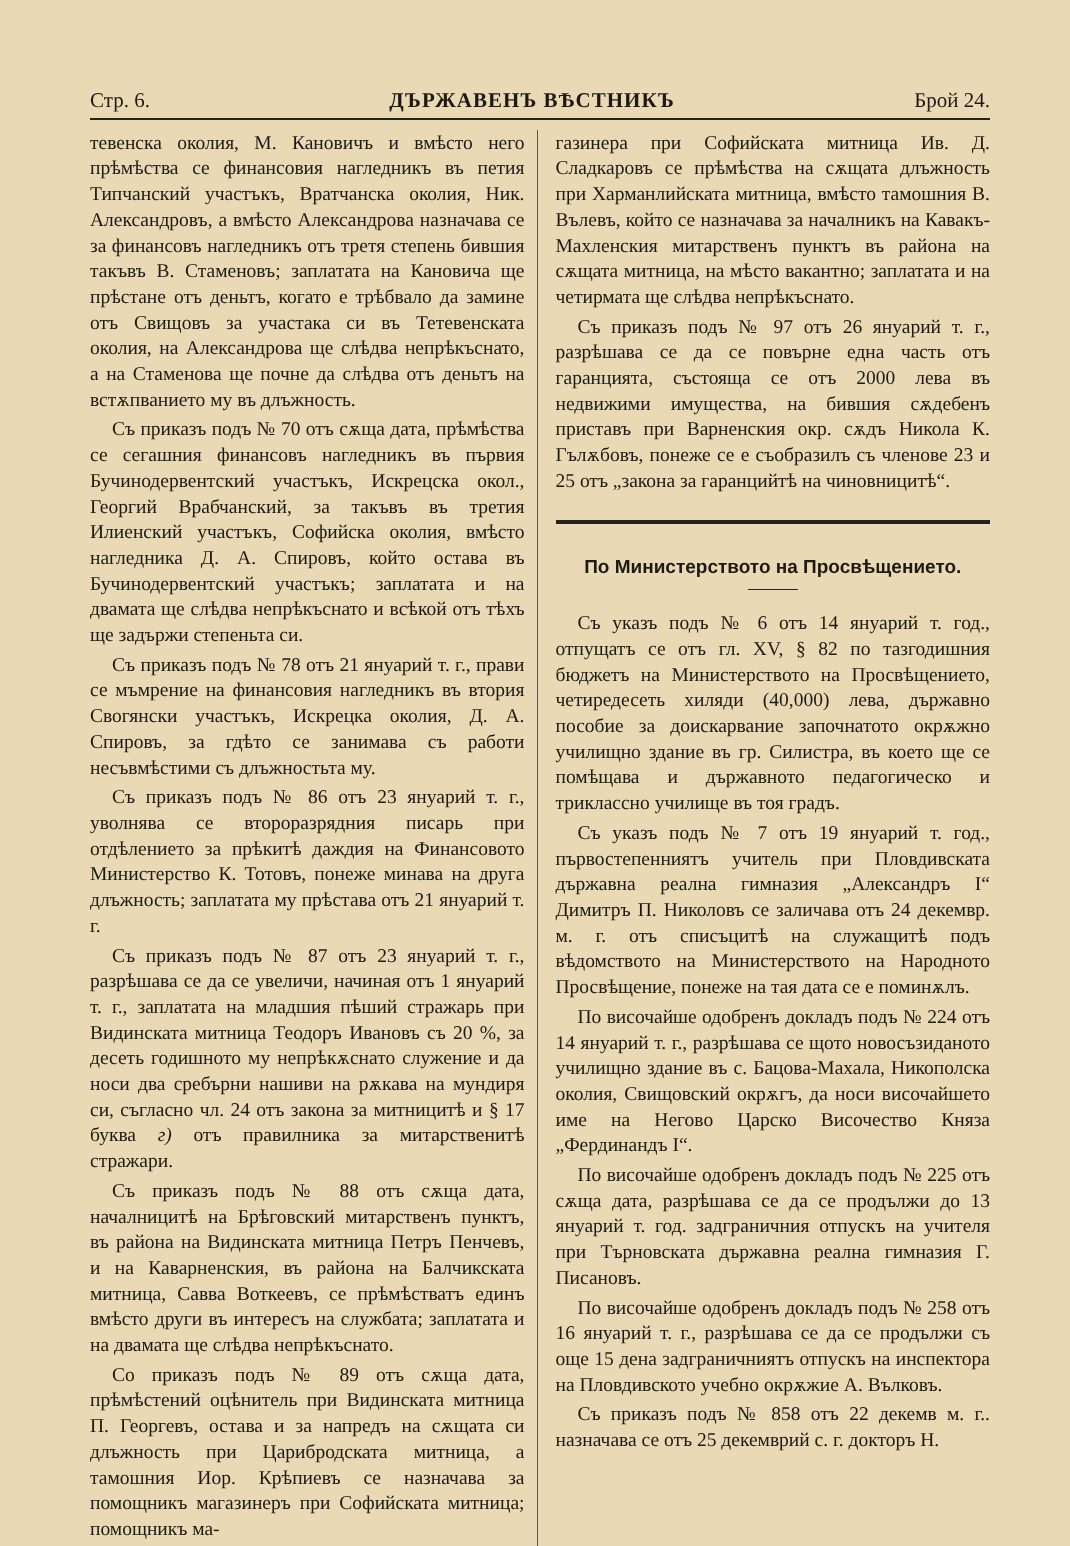Стр. 6. ДЪРЖАВЕНЪ ВѢСТНИКЪ Брой 24.
тевенска околия, М. Кановичъ и вмѣсто него прѣмѣства се финансовия нагледникъ въ петия Типчанский участъкъ, Вратчанска околия, Ник. Александровъ, а вмѣсто Александрова назначава се за финансовъ нагледникъ отъ третя степень бившия такъвъ В. Стаменовъ; заплатата на Кановича ще прѣстане отъ деньтъ, когато е трѣбвало да замине отъ Свищовъ за участака си въ Тетевенската околия, на Александрова ще слѣдва непрѣкъснато, а на Стаменова ще почне да слѣдва отъ деньтъ на встѫпванието му въ длъжность.
Съ приказъ подъ № 70 отъ сѫща дата, прѣмѣства се сегашния финансовъ нагледникъ въ първия Бучинодервентский участъкъ, Искрецска окол., Георгий Врабчанский, за такъвъ въ третия Илиенский участъкъ, Софийска околия, вмѣсто нагледника Д. А. Спировъ, който остава въ Бучинодервентский участъкъ; заплатата и на двамата ще слѣдва непрѣкъснато и всѣкой отъ тѣхъ ще задържи степеньта си.
Съ приказъ подъ № 78 отъ 21 януарий т. г., прави се мъмрение на финансовия нагледникъ въ втория Свогянски участъкъ, Искрецка околия, Д. А. Спировъ, за гдѣто се занимава съ работи несъвмѣстими съ длъжностьта му.
Съ приказъ подъ № 86 отъ 23 януарий т. г., уволнява се второразрядния писарь при отдѣлението за прѣкитѣ даждия на Финансовото Министерство К. Тотовъ, понеже минава на друга длъжность; заплатата му прѣстава отъ 21 януарий т. г.
Съ приказъ подъ № 87 отъ 23 януарий т. г., разрѣшава се да се увеличи, начиная отъ 1 януарий т. г., заплатата на младшия пѣший стражарь при Видинската митница Теодоръ Ивановъ съ 20 %, за десеть годишното му непрѣкѫснато служение и да носи два сребърни нашиви на рѫкава на мундиря си, съгласно чл. 24 отъ закона за митницитѣ и § 17 буква г) отъ правилника за митарственитѣ стражари.
Съ приказъ подъ № 88 отъ сѫща дата, началницитѣ на Брѣговский митарственъ пунктъ, въ района на Видинската митница Петръ Пенчевъ, и на Каварненския, въ района на Балчикската митница, Савва Воткеевъ, се прѣмѣстватъ единъ вмѣсто други въ интересъ на службата; заплатата и на двамата ще слѣдва непрѣкъснато.
Со приказъ подъ № 89 отъ сѫща дата, прѣмѣстений оцѣнитель при Видинската митница П. Георгевъ, остава и за напредъ на сѫщата си длъжность при Цариб­родската митница, а тамошния Иор. Крѣпиевъ се назначава за помощникъ магазинеръ при Софийската митница; помощникъ ма-
газинера при Софийската митница Ив. Д. Сладкаровъ се прѣмѣства на сѫщата длъжность при Харманлийската митница, вмѣсто тамошния В. Вълевъ, който се назначава за началникъ на Кавакъ-Махленския митарственъ пунктъ въ района на сѫщата митница, на мѣсто вакантно; заплатата и на четирмата ще слѣдва непрѣкъснато.
Съ приказъ подъ № 97 отъ 26 януарий т. г., разрѣшава се да се повърне една часть отъ гаранцията, състояща се отъ 2000 лева въ недвижими имущества, на бившия сѫдебенъ приставъ при Варненския окр. сѫдъ Никола К. Гълѫбовъ, понеже се е съобразилъ съ членове 23 и 25 отъ „закона за гаранцийтѣ на чиновницитѣ“.
По Министерството на Просвѣщението.
Съ указъ подъ № 6 отъ 14 януарий т. год., отпущатъ се отъ гл. XV, § 82 по тазгодишния бюджетъ на Министерството на Просвѣщението, четиредесеть хиляди (40,000) лева, държавно пособие за доискарвание започнатото окрѫжно училищно здание въ гр. Силистра, въ което ще се помѣщава и държавното педагогическо и триклассно училище въ тоя градъ.
Съ указъ подъ № 7 отъ 19 януарий т. год., първостепенниятъ учитель при Пловдивската държавна реална гимназия „Александръ I“ Димитръ П. Николовъ се заличава отъ 24 декемвр. м. г. отъ списъцитѣ на служащитѣ подъ вѣдомството на Министерството на Народното Просвѣщение, понеже на тая дата се е поминѫлъ.
По височайше одобренъ докладъ подъ № 224 отъ 14 януарий т. г., разрѣшава се щото новосъзиданото училищно здание въ с. Бацова-Махала, Никополска околия, Свищовский окрѫгъ, да носи височайшето име на Негово Царско Височество Княза „Фердинандъ I“.
По височайше одобренъ докладъ подъ № 225 отъ сѫща дата, разрѣшава се да се продължи до 13 януарий т. год. задграничния отпускъ на учителя при Търновската държавна реална гимназия Г. Писановъ.
По височайше одобренъ докладъ подъ № 258 отъ 16 януарий т. г., разрѣшава се да се продължи съ още 15 дена задграничниятъ отпускъ на инспектора на Пловдивското учебно окрѫжие А. Вълковъ.
Съ приказъ подъ № 858 отъ 22 декемв м. г.. назначава се отъ 25 декемврий с. г. докторъ Н.